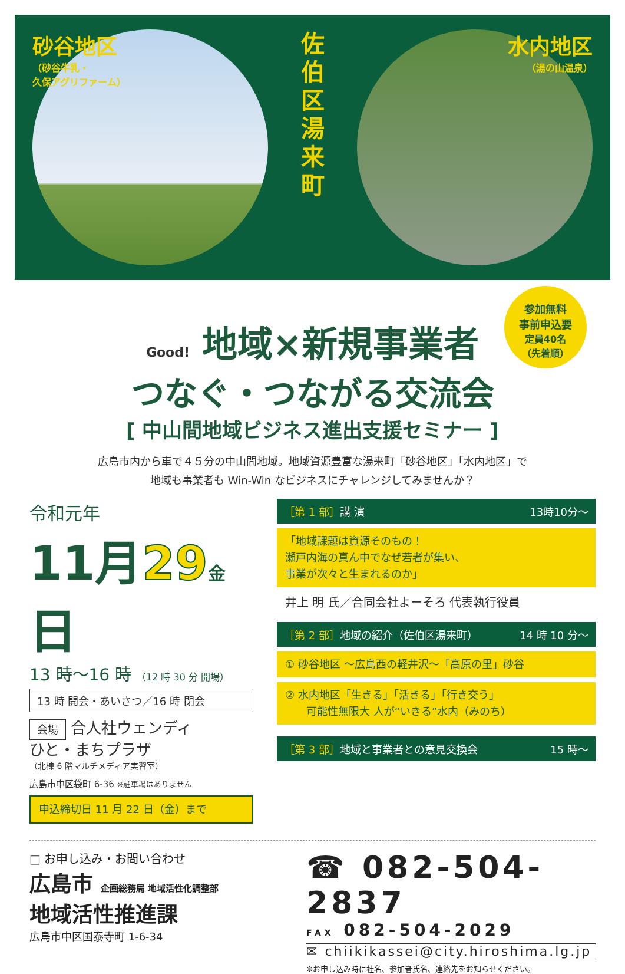砂谷地区
（砂谷牛乳・
久保アグリファーム）
佐伯区湯来町
水内地区
（湯の山温泉）
参加無料
事前申込要
定員40名
（先着順）
Good! 地域×新規事業者
つなぐ・つながる交流会
[ 中山間地域ビジネス進出支援セミナー ]
広島市内から車で４５分の中山間地域。地域資源豊富な湯来町「砂谷地区」「水内地区」で
地域も事業者も Win-Win なビジネスにチャレンジしてみませんか？
令和元年
11月29 金日
13 時～16 時 （12 時 30 分 開場）
13 時 開会・あいさつ／16 時 閉会
会場 合人社ウェンディ
ひと・まちプラザ
（北棟 6 階マルチメディア実習室）
広島市中区袋町 6-36 ※駐車場はありません
申込締切日 11 月 22 日（金）まで
［第 1 部］講 演 13時10分～
「地域課題は資源そのもの！
瀬戸内海の真ん中でなぜ若者が集い、
事業が次々と生まれるのか」
井上 明 氏／合同会社よーそろ 代表執行役員
［第 2 部］地域の紹介（佐伯区湯来町） 14 時 10 分～
① 砂谷地区 ～広島西の軽井沢～「高原の里」砂谷
② 水内地区「生きる」「活きる」「行き交う」
　　可能性無限大 人が“いきる”水内（みのち）
［第 3 部］地域と事業者との意見交換会 15 時～
□ お申し込み・お問い合わせ
広島市 企画総務局 地域活性化調整部
地域活性推進課
広島市中区国泰寺町 1-6-34
☎ 082-504-2837
FAX 082-504-2029
✉ chiikikassei@city.hiroshima.lg.jp
※お申し込み時に社名、参加者氏名、連絡先をお知らせください。